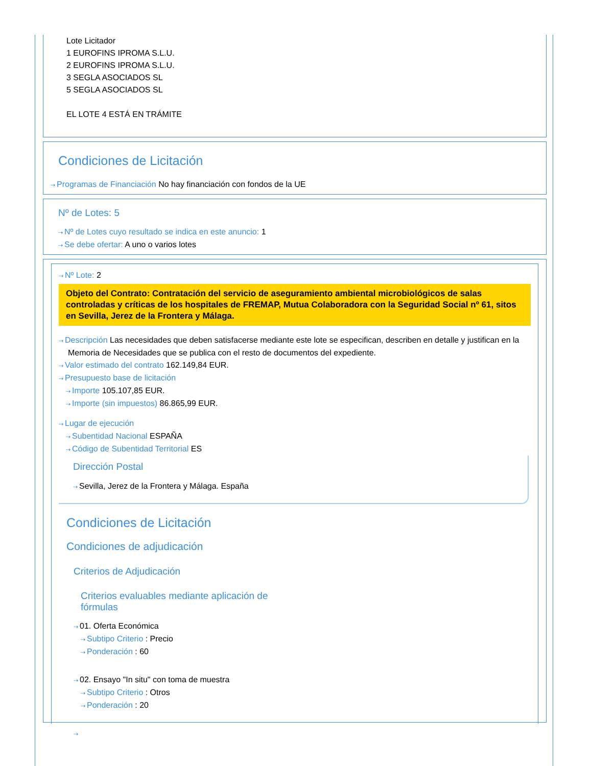Lote Licitador
1 EUROFINS IPROMA S.L.U.
2 EUROFINS IPROMA S.L.U.
3 SEGLA ASOCIADOS SL
5 SEGLA ASOCIADOS SL
EL LOTE 4 ESTÁ EN TRÁMITE
Condiciones de Licitación
⇢ Programas de Financiación No hay financiación con fondos de la UE
Nº de Lotes: 5
⇢ Nº de Lotes cuyo resultado se indica en este anuncio: 1
⇢ Se debe ofertar: A uno o varios lotes
⇢ Nº Lote: 2
Objeto del Contrato: Contratación del servicio de aseguramiento ambiental microbiológicos de salas controladas y críticas de los hospitales de FREMAP, Mutua Colaboradora con la Seguridad Social nº 61, sitos en Sevilla, Jerez de la Frontera y Málaga.
⇢ Descripción Las necesidades que deben satisfacerse mediante este lote se especifican, describen en detalle y justifican en la Memoria de Necesidades que se publica con el resto de documentos del expediente.
⇢ Valor estimado del contrato 162.149,84 EUR.
⇢ Presupuesto base de licitación
⇢ Importe 105.107,85 EUR.
⇢ Importe (sin impuestos) 86.865,99 EUR.
⇢ Lugar de ejecución
⇢ Subentidad Nacional ESPAÑA
⇢ Código de Subentidad Territorial ES
Dirección Postal
⇢ Sevilla, Jerez de la Frontera y Málaga. España
Condiciones de Licitación
Condiciones de adjudicación
Criterios de Adjudicación
Criterios evaluables mediante aplicación de fórmulas
⇢ 01. Oferta Económica
⇢ Subtipo Criterio : Precio
⇢ Ponderación : 60
⇢ 02. Ensayo "In situ" con toma de muestra
⇢ Subtipo Criterio : Otros
⇢ Ponderación : 20
⇢